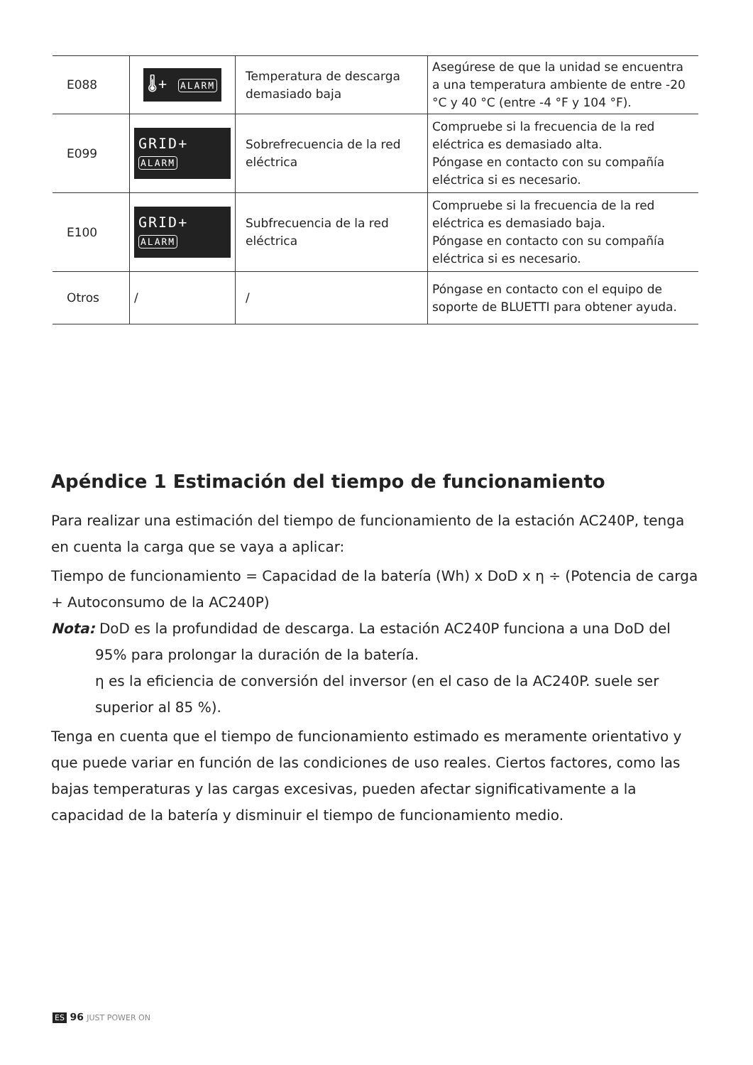| E088 | 🌡+ ALARM | Temperatura de descarga demasiado baja | Asegúrese de que la unidad se encuentra a una temperatura ambiente de entre -20 °C y 40 °C (entre -4 °F y 104 °F). |
| E099 | GRID+ ALARM | Sobrefrecuencia de la red eléctrica | Compruebe si la frecuencia de la red eléctrica es demasiado alta. Póngase en contacto con su compañía eléctrica si es necesario. |
| E100 | GRID+ ALARM | Subfrecuencia de la red eléctrica | Compruebe si la frecuencia de la red eléctrica es demasiado baja. Póngase en contacto con su compañía eléctrica si es necesario. |
| Otros | / | / | Póngase en contacto con el equipo de soporte de BLUETTI para obtener ayuda. |
Apéndice 1 Estimación del tiempo de funcionamiento
Para realizar una estimación del tiempo de funcionamiento de la estación AC240P, tenga en cuenta la carga que se vaya a aplicar:
Tiempo de funcionamiento = Capacidad de la batería (Wh) x DoD x η ÷ (Potencia de carga + Autoconsumo de la AC240P)
Nota: DoD es la profundidad de descarga. La estación AC240P funciona a una DoD del
95% para prolongar la duración de la batería.
η es la eficiencia de conversión del inversor (en el caso de la AC240P. suele ser superior al 85 %).
Tenga en cuenta que el tiempo de funcionamiento estimado es meramente orientativo y que puede variar en función de las condiciones de uso reales. Ciertos factores, como las bajas temperaturas y las cargas excesivas, pueden afectar significativamente a la capacidad de la batería y disminuir el tiempo de funcionamiento medio.
ES 96 JUST POWER ON